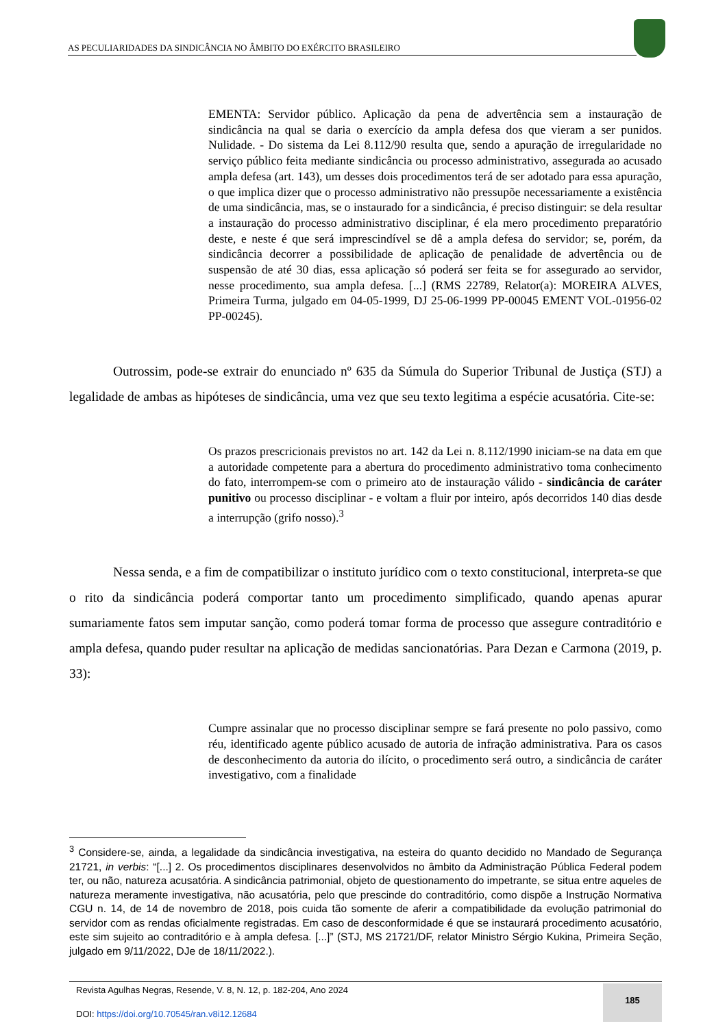AS PECULIARIDADES DA SINDICÂNCIA NO ÂMBITO DO EXÉRCITO BRASILEIRO
EMENTA: Servidor público. Aplicação da pena de advertência sem a instauração de sindicância na qual se daria o exercício da ampla defesa dos que vieram a ser punidos. Nulidade. - Do sistema da Lei 8.112/90 resulta que, sendo a apuração de irregularidade no serviço público feita mediante sindicância ou processo administrativo, assegurada ao acusado ampla defesa (art. 143), um desses dois procedimentos terá de ser adotado para essa apuração, o que implica dizer que o processo administrativo não pressupõe necessariamente a existência de uma sindicância, mas, se o instaurado for a sindicância, é preciso distinguir: se dela resultar a instauração do processo administrativo disciplinar, é ela mero procedimento preparatório deste, e neste é que será imprescindível se dê a ampla defesa do servidor; se, porém, da sindicância decorrer a possibilidade de aplicação de penalidade de advertência ou de suspensão de até 30 dias, essa aplicação só poderá ser feita se for assegurado ao servidor, nesse procedimento, sua ampla defesa. [...] (RMS 22789, Relator(a): MOREIRA ALVES, Primeira Turma, julgado em 04-05-1999, DJ 25-06-1999 PP-00045 EMENT VOL-01956-02 PP-00245).
Outrossim, pode-se extrair do enunciado nº 635 da Súmula do Superior Tribunal de Justiça (STJ) a legalidade de ambas as hipóteses de sindicância, uma vez que seu texto legitima a espécie acusatória. Cite-se:
Os prazos prescricionais previstos no art. 142 da Lei n. 8.112/1990 iniciam-se na data em que a autoridade competente para a abertura do procedimento administrativo toma conhecimento do fato, interrompem-se com o primeiro ato de instauração válido - sindicância de caráter punitivo ou processo disciplinar - e voltam a fluir por inteiro, após decorridos 140 dias desde a interrupção (grifo nosso).<sup>3</sup>
Nessa senda, e a fim de compatibilizar o instituto jurídico com o texto constitucional, interpreta-se que o rito da sindicância poderá comportar tanto um procedimento simplificado, quando apenas apurar sumariamente fatos sem imputar sanção, como poderá tomar forma de processo que assegure contraditório e ampla defesa, quando puder resultar na aplicação de medidas sancionatórias. Para Dezan e Carmona (2019, p. 33):
Cumpre assinalar que no processo disciplinar sempre se fará presente no polo passivo, como réu, identificado agente público acusado de autoria de infração administrativa. Para os casos de desconhecimento da autoria do ilícito, o procedimento será outro, a sindicância de caráter investigativo, com a finalidade
<sup>3</sup> Considere-se, ainda, a legalidade da sindicância investigativa, na esteira do quanto decidido no Mandado de Segurança 21721, in verbis: “[...] 2. Os procedimentos disciplinares desenvolvidos no âmbito da Administração Pública Federal podem ter, ou não, natureza acusatória. A sindicância patrimonial, objeto de questionamento do impetrante, se situa entre aqueles de natureza meramente investigativa, não acusatória, pelo que prescinde do contraditório, como dispõe a Instrução Normativa CGU n. 14, de 14 de novembro de 2018, pois cuida tão somente de aferir a compatibilidade da evolução patrimonial do servidor com as rendas oficialmente registradas. Em caso de desconformidade é que se instaurará procedimento acusatório, este sim sujeito ao contraditório e à ampla defesa. [...]” (STJ, MS 21721/DF, relator Ministro Sérgio Kukina, Primeira Seção, julgado em 9/11/2022, DJe de 18/11/2022.).
Revista Agulhas Negras, Resende, V. 8, N. 12, p. 182-204, Ano 2024
DOI: https://doi.org/10.70545/ran.v8i12.12684
185